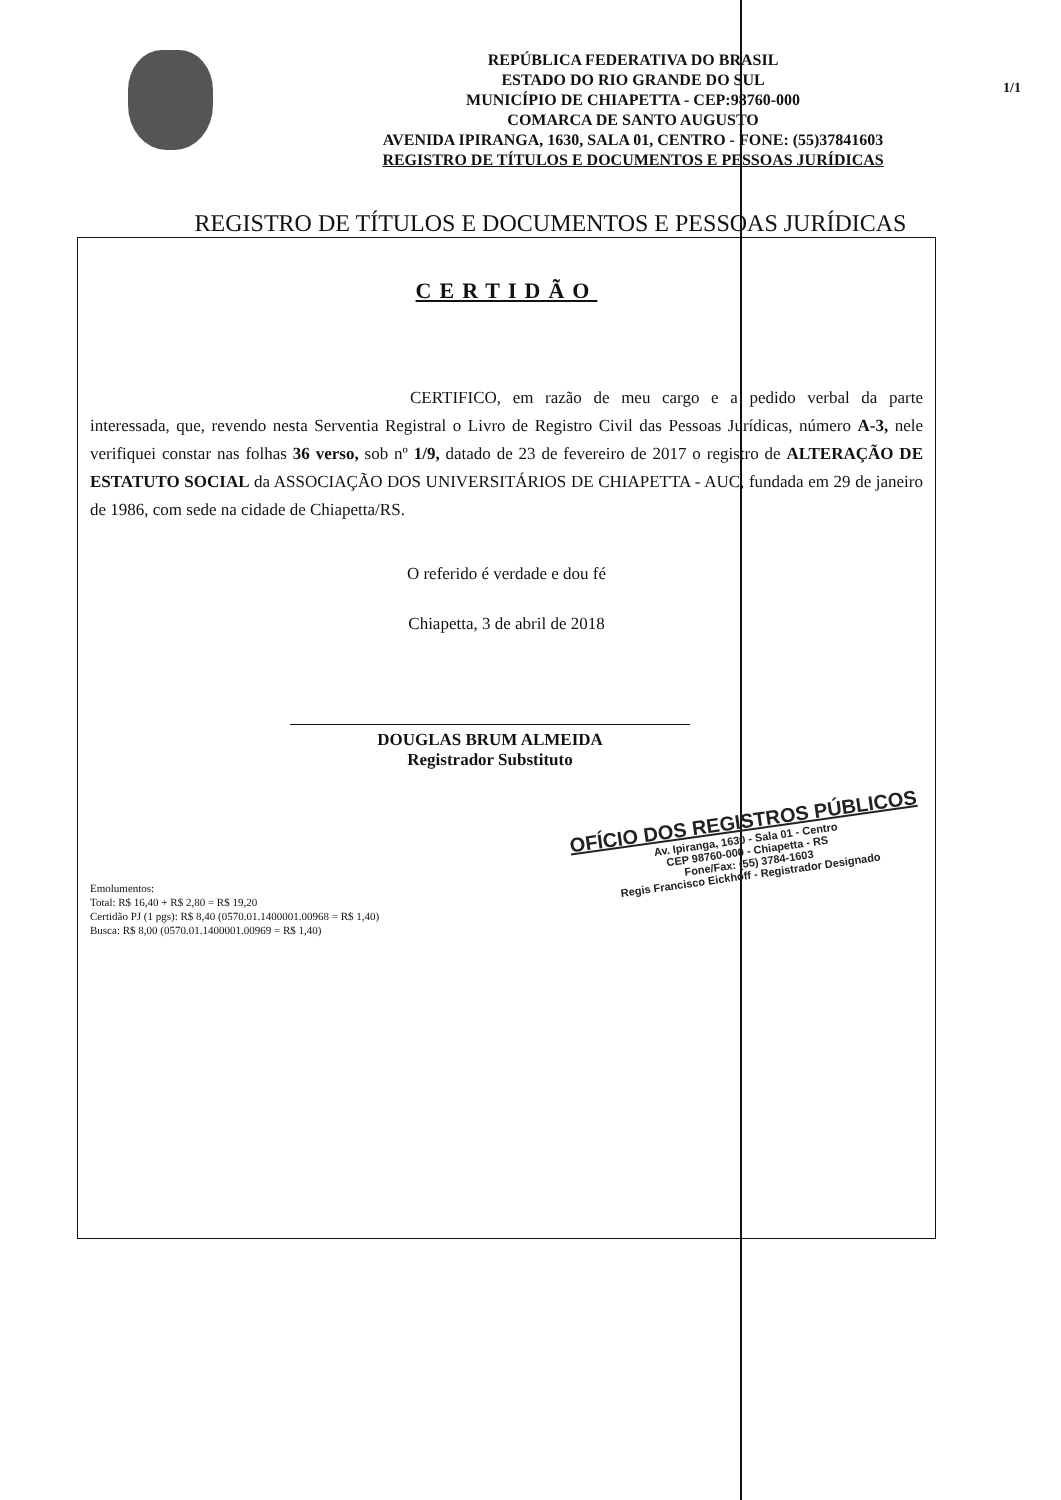REPÚBLICA FEDERATIVA DO BRASIL
ESTADO DO RIO GRANDE DO SUL
MUNICÍPIO DE CHIAPETTA - CEP:98760-000
COMARCA DE SANTO AUGUSTO
AVENIDA IPIRANGA, 1630, SALA 01, CENTRO - FONE: (55)37841603
REGISTRO DE TÍTULOS E DOCUMENTOS E PESSOAS JURÍDICAS
1/1
REGISTRO DE TÍTULOS E DOCUMENTOS E PESSOAS JURÍDICAS
CERTIDÃO
CERTIFICO, em razão de meu cargo e a pedido verbal da parte interessada, que, revendo nesta Serventia Registral o Livro de Registro Civil das Pessoas Jurídicas, número A-3, nele verifiquei constar nas folhas 36 verso, sob nº 1/9, datado de 23 de fevereiro de 2017 o registro de ALTERAÇÃO DE ESTATUTO SOCIAL da ASSOCIAÇÃO DOS UNIVERSITÁRIOS DE CHIAPETTA - AUC, fundada em 29 de janeiro de 1986, com sede na cidade de Chiapetta/RS.
O referido é verdade e dou fé
Chiapetta, 3 de abril de 2018
DOUGLAS BRUM ALMEIDA
Registrador Substituto
OFÍCIO DOS REGISTROS PÚBLICOS
Av. Ipiranga, 1630 - Sala 01 - Centro
CEP 98760-000 - Chiapetta - RS
Fone/Fax: (55) 3784-1603
Regis Francisco Eickhoff - Registrador Designado
Emolumentos:
Total: R$ 16,40 + R$ 2,80 = R$ 19,20
Certidão PJ (1 pgs): R$ 8,40 (0570.01.1400001.00968 = R$ 1,40)
Busca: R$ 8,00 (0570.01.1400001.00969 = R$ 1,40)